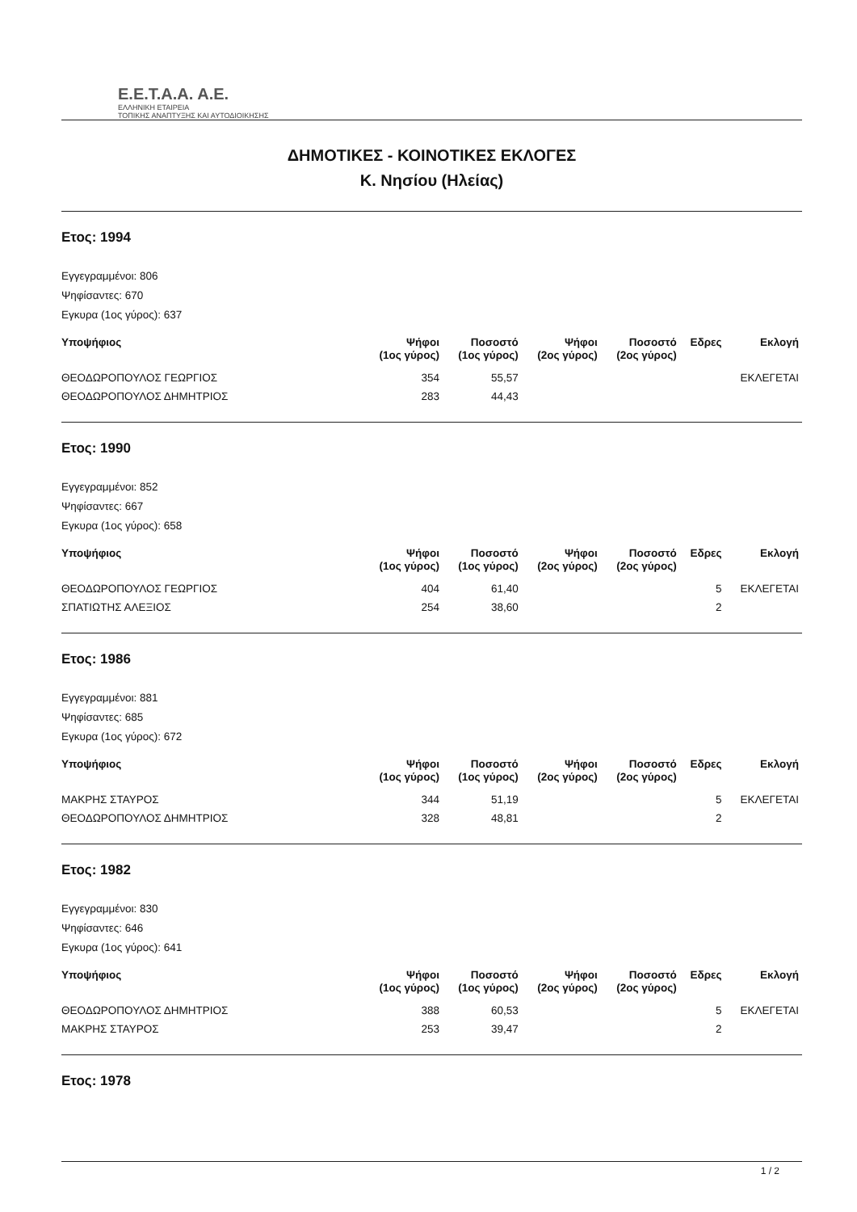Ε.Ε.Τ.Α.Α. Α.Ε.
ΕΛΛΗΝΙΚΗ ΕΤΑΙΡΕΙΑ
ΤΟΠΙΚΗΣ ΑΝΑΠΤΥΞΗΣ ΚΑΙ ΑΥΤΟΔΙΟΙΚΗΣΗΣ
ΔΗΜΟΤΙΚΕΣ - ΚΟΙΝΟΤΙΚΕΣ ΕΚΛΟΓΕΣ
Κ. Νησίου (Ηλείας)
Ετος: 1994
Εγγεγραμμένοι: 806
Ψηφίσαντες: 670
Εγκυρα (1ος γύρος): 637
| Υποψήφιος | Ψήφοι (1ος γύρος) | Ποσοστό (1ος γύρος) | Ψήφοι (2ος γύρος) | Ποσοστό (2ος γύρος) | Εδρες | Εκλογή |
| --- | --- | --- | --- | --- | --- | --- |
| ΘΕΟΔΩΡΟΠΟΥΛΟΣ ΓΕΩΡΓΙΟΣ | 354 | 55,57 | | | | ΕΚΛΕΓΕΤΑΙ |
| ΘΕΟΔΩΡΟΠΟΥΛΟΣ ΔΗΜΗΤΡΙΟΣ | 283 | 44,43 | | | | |
Ετος: 1990
Εγγεγραμμένοι: 852
Ψηφίσαντες: 667
Εγκυρα (1ος γύρος): 658
| Υποψήφιος | Ψήφοι (1ος γύρος) | Ποσοστό (1ος γύρος) | Ψήφοι (2ος γύρος) | Ποσοστό (2ος γύρος) | Εδρες | Εκλογή |
| --- | --- | --- | --- | --- | --- | --- |
| ΘΕΟΔΩΡΟΠΟΥΛΟΣ ΓΕΩΡΓΙΟΣ | 404 | 61,40 | | | 5 | ΕΚΛΕΓΕΤΑΙ |
| ΣΠΑΤΙΩΤΗΣ ΑΛΕΞΙΟΣ | 254 | 38,60 | | | 2 | |
Ετος: 1986
Εγγεγραμμένοι: 881
Ψηφίσαντες: 685
Εγκυρα (1ος γύρος): 672
| Υποψήφιος | Ψήφοι (1ος γύρος) | Ποσοστό (1ος γύρος) | Ψήφοι (2ος γύρος) | Ποσοστό (2ος γύρος) | Εδρες | Εκλογή |
| --- | --- | --- | --- | --- | --- | --- |
| ΜΑΚΡΗΣ ΣΤΑΥΡΟΣ | 344 | 51,19 | | | 5 | ΕΚΛΕΓΕΤΑΙ |
| ΘΕΟΔΩΡΟΠΟΥΛΟΣ ΔΗΜΗΤΡΙΟΣ | 328 | 48,81 | | | 2 | |
Ετος: 1982
Εγγεγραμμένοι: 830
Ψηφίσαντες: 646
Εγκυρα (1ος γύρος): 641
| Υποψήφιος | Ψήφοι (1ος γύρος) | Ποσοστό (1ος γύρος) | Ψήφοι (2ος γύρος) | Ποσοστό (2ος γύρος) | Εδρες | Εκλογή |
| --- | --- | --- | --- | --- | --- | --- |
| ΘΕΟΔΩΡΟΠΟΥΛΟΣ ΔΗΜΗΤΡΙΟΣ | 388 | 60,53 | | | 5 | ΕΚΛΕΓΕΤΑΙ |
| ΜΑΚΡΗΣ ΣΤΑΥΡΟΣ | 253 | 39,47 | | | 2 | |
Ετος: 1978
1 / 2